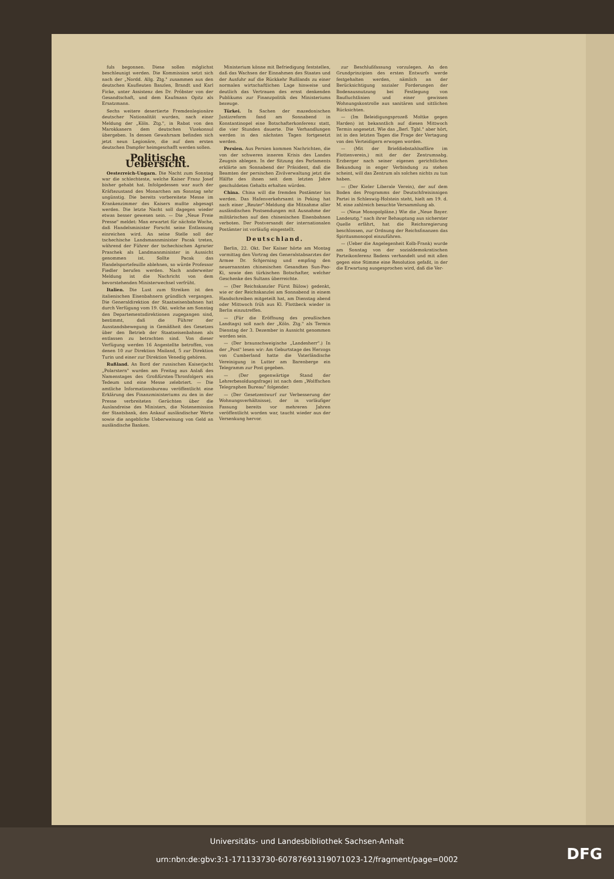fuls begonnen. Diese sollen möglichst beschleunigt werden. Die Kommission setzt sich nach der „Nordd. Allg. Ztg." zusammen aus den deutschen Kaufleuten Baszlen, Brandt und Karl Ficke, unter Assistenz des Dr. Pröbster von der Gesandtschaft, und dem Kaufmann Opitz als Ersatzmann.
Sechs weitere desertierte Fremdenlegionäre deutscher Nationalität wurden, nach einer Meldung der „Köln. Ztg.", in Rabat von den Marokkanern dem deutschen Vizekonsul übergeben. In dessen Gewahrsam befinden sich jetzt neun Legionäre, die auf dem ersten deutschen Dampfer heimgeschafft werden sollen.
Politische Uebersicht.
Oesterreich-Ungarn. Die Nacht zum Sonntag war die schlechteste, welche Kaiser Franz Josef bisher gehabt hat. Infolgedessen war auch der Kräftezustand des Monarchen am Sonntag sehr ungünstig. Die bereits vorbereitete Messe im Krankenzimmer des Kaisers mußte abgesagt werden. Die letzte Nacht soll dagegen wieder etwas besser gewesen sein. — Die „Neue Freie Presse" meldet: Man erwartet für nächste Woche, daß Handelsminister Forscht seine Entlassung einreichen wird. An seine Stelle soll der tschechische Landsmannminister Pacak treten, während der Führer der tschechischen Agrarier Praschek als Landmannminister in Aussicht genommen ist. Sollte Pacak das Handelsportefeuille ablehnen, so würde Professor Fiedler berufen werden. Nach anderweiter Meldung ist die Nachricht von dem bevorstehenden Ministerwechsel verfrüht.
Italien. Die Lust zum Streiken ist den italienischen Eisenbahnern gründlich vergangen. Die Generaldirektion der Staatseisenbahnen hat durch Verfügung vom 19. Okt. welche am Sonntag den Departementsdirektionen zugegangen sind, bestimmt, daß die Führer der Ausstandsbewegung in Gemäßheit des Gesetzes über den Betrieb der Staatseisenbahnen als entlassen zu betrachten sind. Von dieser Verfügung werden 16 Angestellte betroffen, von denen 10 zur Direktion Mailand, 5 zur Direktion Turin und einer zur Direktion Venedig gehören.
Rußland. An Bord der russischen Kaiserjacht „Polarstern" wurden am Freitag aus Anlaß des Namenstages des Großfürsten-Thronfolgers ein Tedeum und eine Messe zelebriert. — Die amtliche Informationsbureau veröffentlicht eine Erklärung des Finanzministeriums zu den in der Presse verbreiteten Gerüchten über die Auslandreise des Ministers, die Notenemission der Staatsbank, den Ankauf ausländischer Werte sowie die angebliche Ueberweisung von Geld an ausländische Banken.
Ministerium könne mit Befriedigung feststellen, daß das Wachsen der Einnahmen des Staates und der Ausfuhr auf die Rückkehr Rußlands zu einer normalen wirtschaftlichen Lage hinweise und deutlich das Vertrauen des ernst denkenden Publikums zur Finanzpolitik des Ministeriums bezeuge.
Türkei. In Sachen der mazedonischen Justizreform fand am Sonnabend in Konstantinopel eine Botschafterkonferenz statt, die vier Stunden dauerte. Die Verhandlungen werden in den nächsten Tagen fortgesetzt werden.
Persien. Aus Persien kommen Nachrichten, die von der schweren inneren Krisis des Landes Zeugnis ablegen. In der Sitzung des Parlaments erklärte am Sonnabend der Präsident, daß die Beamten der persischen Zivilverwaltung jetzt die Hälfte des ihnen seit dem letzten Jahre geschuldeten Gehalts erhalten würden.
China. China will die fremden Postämter los werden. Das Hafenverkehrsamt in Peking hat nach einer „Reuter"-Meldung die Mitnahme aller ausländischen Postsendungen mit Ausnahme der militärischen auf den chinesischen Eisenbahnen verboten. Der Postversandt der internationalen Postämter ist vorläufig eingestellt.
Deutschland.
Berlin, 22. Okt. Der Kaiser hörte am Montag vormittag den Vortrag des Generalstabsarztes der Armee Dr. Schjerning und empfing den neuernannten chinesischen Gesandten Sun-Pao-Ki, sowie den türkischen Botschafter, welcher Geschenke des Sultans überreichte.
— (Der Reichskanzler Fürst Bülow) gedenkt, wie er der Reichskanzlei am Sonnabend in einem Handschreiben mitgeteilt hat, am Dienstag abend oder Mittwoch früh aus Kl. Flottbeck wieder in Berlin einzutreffen.
— (Für die Eröffnung des preußischen Landtags) soll nach der „Köln. Ztg." als Termin Dienstag der 3. Dezember in Aussicht genommen worden sein.
— (Der braunschweigische „Landesherr".) In der „Post" lesen wir: Am Geburtstage des Herzogs von Cumberland hatte die Vaterländische Vereinigung in Lutter am Barenberge ein Telegramm zur Post gegeben.
— (Der gegenwärtige Stand der Lehrerbesoldungsfrage) ist nach dem „Wolffschen Telegraphen Bureau" folgender.
— (Der Gesetzentwurf zur Verbesserung der Wohnungsverhältnisse), der in vorläufiger Fassung bereits vor mehreren Jahren veröffentlicht worden war, taucht wieder aus der Versenkung hervor.
zur Beschlußfassung vorzulegen. An den Grundprinzipien des ersten Entwurfs werde festgehalten werden, nämlich an der Berücksichtigung sozialer Forderungen der Bodenausnutzung bei Festlegung von Baufluchtlinien und einer gewissen Wohnungskontrolle aus sanitären und sittlichen Rücksichten.
— (Im Beleidigungsprozeß Moltke gegen Harden) ist bekanntlich auf diesen Mittwoch Termin angesetzt. Wie das „Berl. Tgbl." aber hört, ist in den letzten Tagen die Frage der Vertagung von den Verteidigern erwogen worden.
— (Mit der Briefdiebstahlsaffäre im Flottenverein,) mit der der Zentrumsabg. Erzberger nach seiner eigenen gerichtlichen Bekundung in enger Verbindung zu stehen scheint, will das Zentrum als solches nichts zu tun haben.
— (Der Kieler Liberale Verein), der auf dem Boden des Programms der Deutschfreisinnigen Partei in Schleswig-Holstein steht, hielt am 19. d. M. eine zahlreich besuchte Versammlung ab.
— (Neue Monopolpläne.) Wie die „Neue Bayer. Landesztg." nach ihrer Behauptung aus sicherster Quelle erfährt, hat die Reichsregierung beschlossen, zur Ordnung der Reichsfinanzen das Spiritusmonopol einzuführen.
— (Ueber die Angelegenheit Kolb-Frank) wurde am Sonntag von der sozialdemokratischen Parteikonferenz Badens verhandelt und mit allen gegen eine Stimme eine Resolution gefaßt, in der die Erwartung ausgesprochen wird, daß die Ver-
Universitäts- und Landesbibliothek Sachsen-Anhalt
urn:nbn:de:gbv:3:1-171133730-60787691319071023-12/fragment/page=0002
DFG